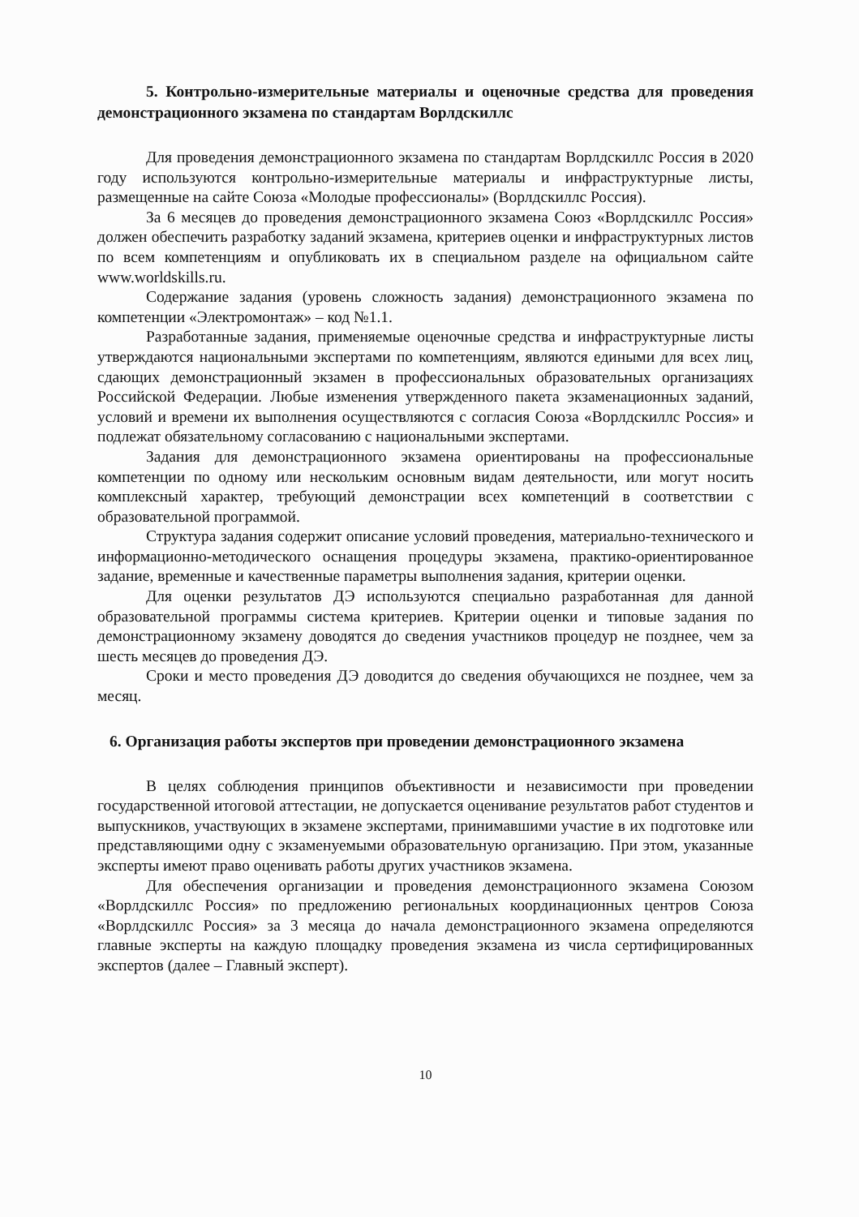5. Контрольно-измерительные материалы и оценочные средства для проведения демонстрационного экзамена по стандартам Ворлдскиллс
Для проведения демонстрационного экзамена по стандартам Ворлдскиллс Россия в 2020 году используются контрольно-измерительные материалы и инфраструктурные листы, размещенные на сайте Союза «Молодые профессионалы» (Ворлдскиллс Россия).
За 6 месяцев до проведения демонстрационного экзамена Союз «Ворлдскиллс Россия» должен обеспечить разработку заданий экзамена, критериев оценки и инфраструктурных листов по всем компетенциям и опубликовать их в специальном разделе на официальном сайте www.worldskills.ru.
Содержание задания (уровень сложность задания) демонстрационного экзамена по компетенции «Электромонтаж» – код №1.1.
Разработанные задания, применяемые оценочные средства и инфраструктурные листы утверждаются национальными экспертами по компетенциям, являются едиными для всех лиц, сдающих демонстрационный экзамен в профессиональных образовательных организациях Российской Федерации. Любые изменения утвержденного пакета экзаменационных заданий, условий и времени их выполнения осуществляются с согласия Союза «Ворлдскиллс Россия» и подлежат обязательному согласованию с национальными экспертами.
Задания для демонстрационного экзамена ориентированы на профессиональные компетенции по одному или нескольким основным видам деятельности, или могут носить комплексный характер, требующий демонстрации всех компетенций в соответствии с образовательной программой.
Структура задания содержит описание условий проведения, материально-технического и информационно-методического оснащения процедуры экзамена, практико-ориентированное задание, временные и качественные параметры выполнения задания, критерии оценки.
Для оценки результатов ДЭ используются специально разработанная для данной образовательной программы система критериев. Критерии оценки и типовые задания по демонстрационному экзамену доводятся до сведения участников процедур не позднее, чем за шесть месяцев до проведения ДЭ.
Сроки и место проведения ДЭ доводится до сведения обучающихся не позднее, чем за месяц.
6. Организация работы экспертов при проведении демонстрационного экзамена
В целях соблюдения принципов объективности и независимости при проведении государственной итоговой аттестации, не допускается оценивание результатов работ студентов и выпускников, участвующих в экзамене экспертами, принимавшими участие в их подготовке или представляющими одну с экзаменуемыми образовательную организацию. При этом, указанные эксперты имеют право оценивать работы других участников экзамена.
Для обеспечения организации и проведения демонстрационного экзамена Союзом «Ворлдскиллс Россия» по предложению региональных координационных центров Союза «Ворлдскиллс Россия» за 3 месяца до начала демонстрационного экзамена определяются главные эксперты на каждую площадку проведения экзамена из числа сертифицированных экспертов (далее – Главный эксперт).
10